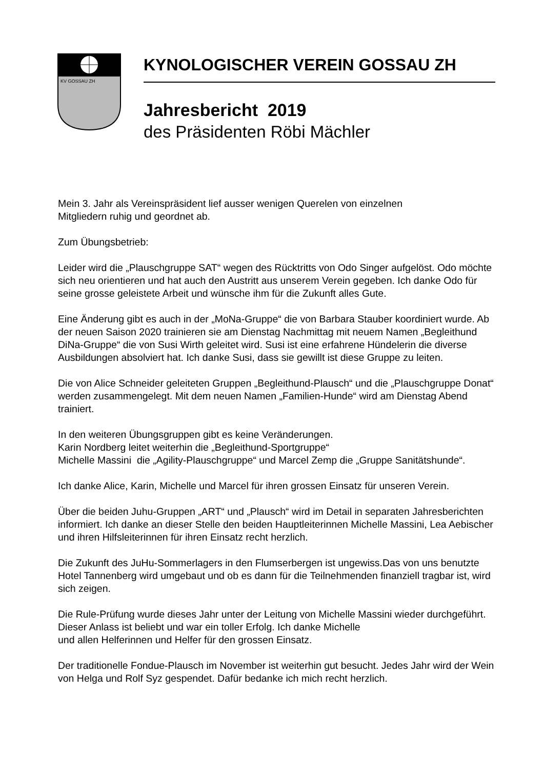KV GOSSAU ZH
KYNOLOGISCHER VEREIN GOSSAU ZH
Jahresbericht 2019
des Präsidenten Röbi Mächler
Mein 3. Jahr als Vereinspräsident lief ausser wenigen Querelen von einzelnen
Mitgliedern ruhig und geordnet ab.
Zum Übungsbetrieb:
Leider wird die „Plauschgruppe SAT“ wegen des Rücktritts von Odo Singer aufgelöst. Odo möchte sich neu orientieren und hat auch den Austritt aus unserem Verein gegeben. Ich danke Odo für seine grosse geleistete Arbeit und wünsche ihm für die Zukunft alles Gute.
Eine Änderung gibt es auch in der „MoNa-Gruppe“ die von Barbara Stauber koordiniert wurde. Ab der neuen Saison 2020 trainieren sie am Dienstag Nachmittag mit neuem Namen „Begleithund DiNa-Gruppe“ die von Susi Wirth geleitet wird. Susi ist eine erfahrene Hündelerin die diverse Ausbildungen absolviert hat. Ich danke Susi, dass sie gewillt ist diese Gruppe zu leiten.
Die von Alice Schneider geleiteten Gruppen „Begleithund-Plausch“ und die „Plauschgruppe Donat“ werden zusammengelegt. Mit dem neuen Namen „Familien-Hunde“ wird am Dienstag Abend trainiert.
In den weiteren Übungsgruppen gibt es keine Veränderungen.
Karin Nordberg leitet weiterhin die „Begleithund-Sportgruppe“
Michelle Massini die „Agility-Plauschgruppe“ und Marcel Zemp die „Gruppe Sanitätshunde“.
Ich danke Alice, Karin, Michelle und Marcel für ihren grossen Einsatz für unseren Verein.
Über die beiden Juhu-Gruppen „ART“ und „Plausch“ wird im Detail in separaten Jahresberichten informiert. Ich danke an dieser Stelle den beiden Hauptleiterinnen Michelle Massini, Lea Aebischer und ihren Hilfsleiterinnen für ihren Einsatz recht herzlich.
Die Zukunft des JuHu-Sommerlagers in den Flumserbergen ist ungewiss.Das von uns benutzte Hotel Tannenberg wird umgebaut und ob es dann für die Teilnehmenden finanziell tragbar ist, wird sich zeigen.
Die Rule-Prüfung wurde dieses Jahr unter der Leitung von Michelle Massini wieder durchgeführt. Dieser Anlass ist beliebt und war ein toller Erfolg. Ich danke Michelle
und allen Helferinnen und Helfer für den grossen Einsatz.
Der traditionelle Fondue-Plausch im November ist weiterhin gut besucht. Jedes Jahr wird der Wein von Helga und Rolf Syz gespendet. Dafür bedanke ich mich recht herzlich.